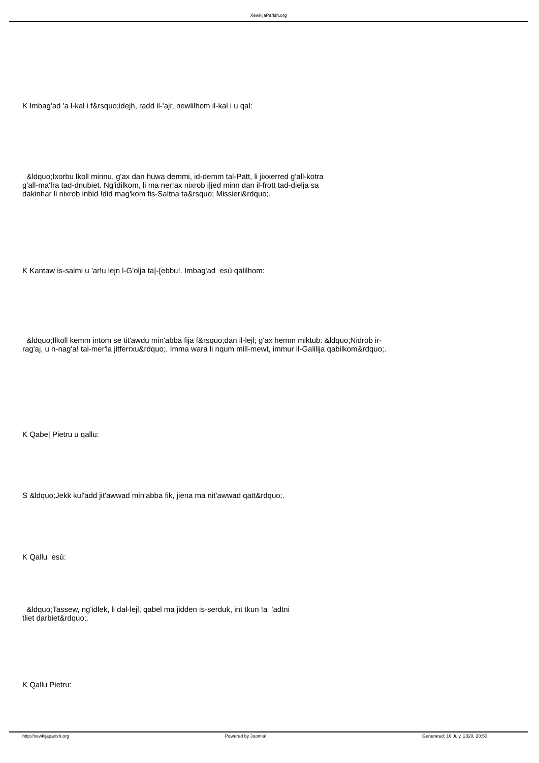XewkijaParish.org
K Imbag'ad 'a l-kal i f&rsquo;idejh, radd il-'ajr, newlilhom il-kal i u qal:
&ldquo;Ixorbu lkoll minnu, g'ax dan huwa demmi, id-demm tal-Patt, li jixxerred g'all-kotra g'all-ma'fra tad-dnubiet. Ng'idilkom, li ma ner!ax nixrob i|jed minn dan il-frott tad-dielja sa dakinhar li nixrob inbid !did mag'kom fis-Saltna ta&rsquo; Missieri&rdquo;.
K Kantaw is-salmi u 'ar!u lejn l-G'olja ta|-{ebbu!. Imbag'ad esù qalilhom:
&ldquo;Ilkoll kemm intom se tit'awdu min'abba fija f&rsquo;dan il-lejl; g'ax hemm miktub: &ldquo;Nidrob ir-rag'aj, u n-nag'a! tal-mer'la jitferrxu&rdquo;. Imma wara li nqum mill-mewt, immur il-Galilija qabilkom&rdquo;.
K Qabe| Pietru u qallu:
S &ldquo;Jekk kul'add jit'awwad min'abba fik, jiena ma nit'awwad qatt&rdquo;.
K Qallu esù:
&ldquo;Tassew, ng'idlek, li dal-lejl, qabel ma jidden is-serduk, int tkun !a 'adtni tliet darbiet&rdquo;.
K Qallu Pietru:
http://xewkijaparish.org Powered by Joomla! Generated: 16 July, 2020, 20:50